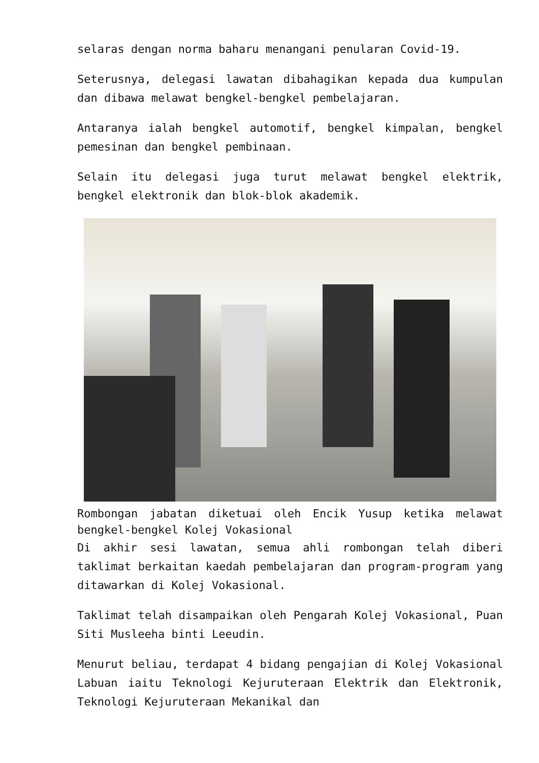selaras dengan norma baharu menangani penularan Covid-19.
Seterusnya, delegasi lawatan dibahagikan kepada dua kumpulan dan dibawa melawat bengkel-bengkel pembelajaran.
Antaranya ialah bengkel automotif, bengkel kimpalan, bengkel pemesinan dan bengkel pembinaan.
Selain itu delegasi juga turut melawat bengkel elektrik, bengkel elektronik dan blok-blok akademik.
Rombongan jabatan diketuai oleh Encik Yusup ketika melawat bengkel-bengkel Kolej Vokasional
Di akhir sesi lawatan, semua ahli rombongan telah diberi taklimat berkaitan kaedah pembelajaran dan program-program yang ditawarkan di Kolej Vokasional.
Taklimat telah disampaikan oleh Pengarah Kolej Vokasional, Puan Siti Musleeha binti Leeudin.
Menurut beliau, terdapat 4 bidang pengajian di Kolej Vokasional Labuan iaitu Teknologi Kejuruteraan Elektrik dan Elektronik, Teknologi Kejuruteraan Mekanikal dan